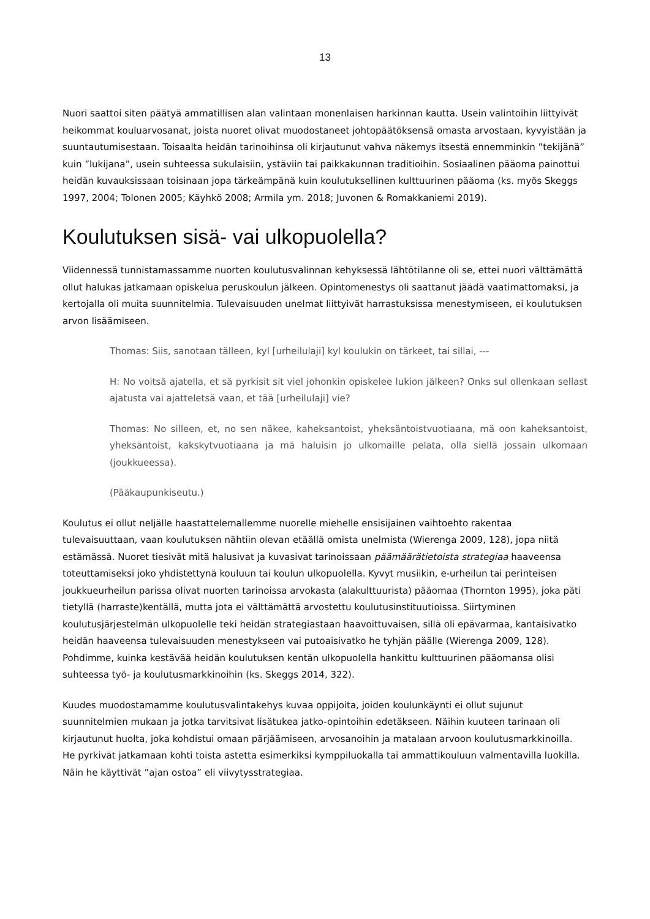13
Nuori saattoi siten päätyä ammatillisen alan valintaan monenlaisen harkinnan kautta. Usein valintoihin liittyivät heikommat kouluarvosanat, joista nuoret olivat muodostaneet johtopäätöksensä omasta arvostaan, kyvyistään ja suuntautumisestaan. Toisaalta heidän tarinoihinsa oli kirjautunut vahva näkemys itsestä ennemminkin ”tekijänä” kuin ”lukijana”, usein suhteessa sukulaisiin, ystäviin tai paikkakunnan traditioihin. Sosiaalinen pääoma painottui heidän kuvauksissaan toisinaan jopa tärkeämpänä kuin koulutuksellinen kulttuurinen pääoma (ks. myös Skeggs 1997, 2004; Tolonen 2005; Käyhkö 2008; Armila ym. 2018; Juvonen & Romakkaniemi 2019).
Koulutuksen sisä- vai ulkopuolella?
Viidennessä tunnistamassamme nuorten koulutusvalinnan kehyksessä lähtötilanne oli se, ettei nuori välttämättä ollut halukas jatkamaan opiskelua peruskoulun jälkeen. Opintomenestys oli saattanut jäädä vaatimattomaksi, ja kertojalla oli muita suunnitelmia. Tulevaisuuden unelmat liittyivät harrastuksissa menestymiseen, ei koulutuksen arvon lisäämiseen.
Thomas: Siis, sanotaan tälleen, kyl [urheilulaji] kyl koulukin on tärkeet, tai sillai, ---
H: No voitsä ajatella, et sä pyrkisit sit viel johonkin opiskelee lukion jälkeen? Onks sul ollenkaan sellast ajatusta vai ajatteletsä vaan, et tää [urheilulaji] vie?
Thomas: No silleen, et, no sen näkee, kaheksantoist, yheksäntoistvuotiaana, mä oon kaheksantoist, yheksäntoist, kakskytvuotiaana ja mä haluisin jo ulkomaille pelata, olla siellä jossain ulkomaan (joukkueessa).
(Pääkaupunkiseutu.)
Koulutus ei ollut neljälle haastattelemallemme nuorelle miehelle ensisijainen vaihtoehto rakentaa tulevaisuuttaan, vaan koulutuksen nähtiin olevan etäällä omista unelmista (Wierenga 2009, 128), jopa niitä estämässä. Nuoret tiesivät mitä halusivat ja kuvasivat tarinoissaan päämäärätietoista strategiaa haaveensa toteuttamiseksi joko yhdistettynä kouluun tai koulun ulkopuolella. Kyvyt musiikin, e-urheilun tai perinteisen joukkueurheilun parissa olivat nuorten tarinoissa arvokasta (alakulttuurista) pääomaa (Thornton 1995), joka päti tietyllä (harraste)kentällä, mutta jota ei välttämättä arvostettu koulutusinstituutioissa. Siirtyminen koulutusjärjestelmän ulkopuolelle teki heidän strategiastaan haavoittuvaisen, sillä oli epävarmaa, kantaisivatko heidän haaveensa tulevaisuuden menestykseen vai putoaisivatko he tyhjän päälle (Wierenga 2009, 128). Pohdimme, kuinka kestävää heidän koulutuksen kentän ulkopuolella hankittu kulttuurinen pääomansa olisi suhteessa työ- ja koulutusmarkkinoihin (ks. Skeggs 2014, 322).
Kuudes muodostamamme koulutusvalintakehys kuvaa oppijoita, joiden koulunkäynti ei ollut sujunut suunnitelmien mukaan ja jotka tarvitsivat lisätukea jatko-opintoihin edetäkseen. Näihin kuuteen tarinaan oli kirjautunut huolta, joka kohdistui omaan pärjäämiseen, arvosanoihin ja matalaan arvoon koulutusmarkkinoilla. He pyrkivät jatkamaan kohti toista astetta esimerkiksi kymppiluokalla tai ammattikouluun valmentavilla luokilla. Näin he käyttivät ”ajan ostoa” eli viivytysstrategiaa.